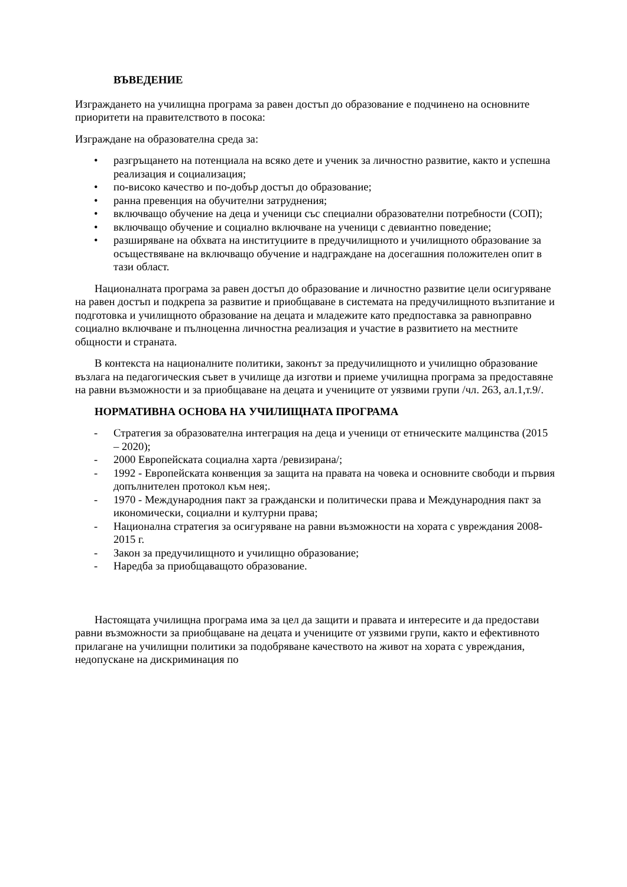ВЪВЕДЕНИЕ
Изграждането на училищна програма за равен достъп до образование е подчинено на основните приоритети на правителството в посока:
Изграждане на образователна среда за:
• разгръщането на потенциала на всяко дете и ученик за личностно развитие, както и успешна реализация и социализация;
• по-високо качество и по-добър достъп до образование;
• ранна превенция на обучителни затруднения;
• включващо обучение на деца и ученици със специални образователни потребности (СОП);
• включващо обучение и социално включване на ученици с девиантно поведение;
• разширяване на обхвата на институциите в предучилищното и училищното образование за осъществяване на включващо обучение и надграждане на досегашния положителен опит в тази област.
Националната програма за равен достъп до образование и личностно развитие цели осигуряване на равен достъп и подкрепа за развитие и приобщаване в системата на предучилищното възпитание и подготовка и училищното образование на децата и младежите като предпоставка за равноправно социално включване и пълноценна личностна реализация и участие в развитието на местните общности и страната.
В контекста на националните политики, законът за предучилищното и училищно образование възлага на педагогическия съвет в училище да изготви и приеме училищна програма за предоставяне на равни възможности и за приобщаване на децата и учениците от уязвими групи /чл. 263, ал.1,т.9/.
НОРМАТИВНА ОСНОВА НА УЧИЛИЩНАТА ПРОГРАМА
- Стратегия за образователна интеграция на деца и ученици от етническите малцинства (2015 – 2020);
- 2000 Европейската социална харта /ревизирана/;
- 1992 - Европейската конвенция за защита на правата на човека и основните свободи и първия допълнителен протокол към нея;.
- 1970 - Международния пакт за граждански и политически права и Международния пакт за икономически, социални и културни права;
- Национална стратегия за осигуряване на равни възможности на хората с увреждания 2008-2015 г.
- Закон за предучилищното и училищно образование;
- Наредба за приобщаващото образование.
Настоящата училищна програма има за цел да защити и правата и интересите и да предостави равни възможности за приобщаване на децата и учениците от уязвими групи, както и ефективното прилагане на училищни политики за подобряване качеството на живот на хората с увреждания, недопускане на дискриминация по